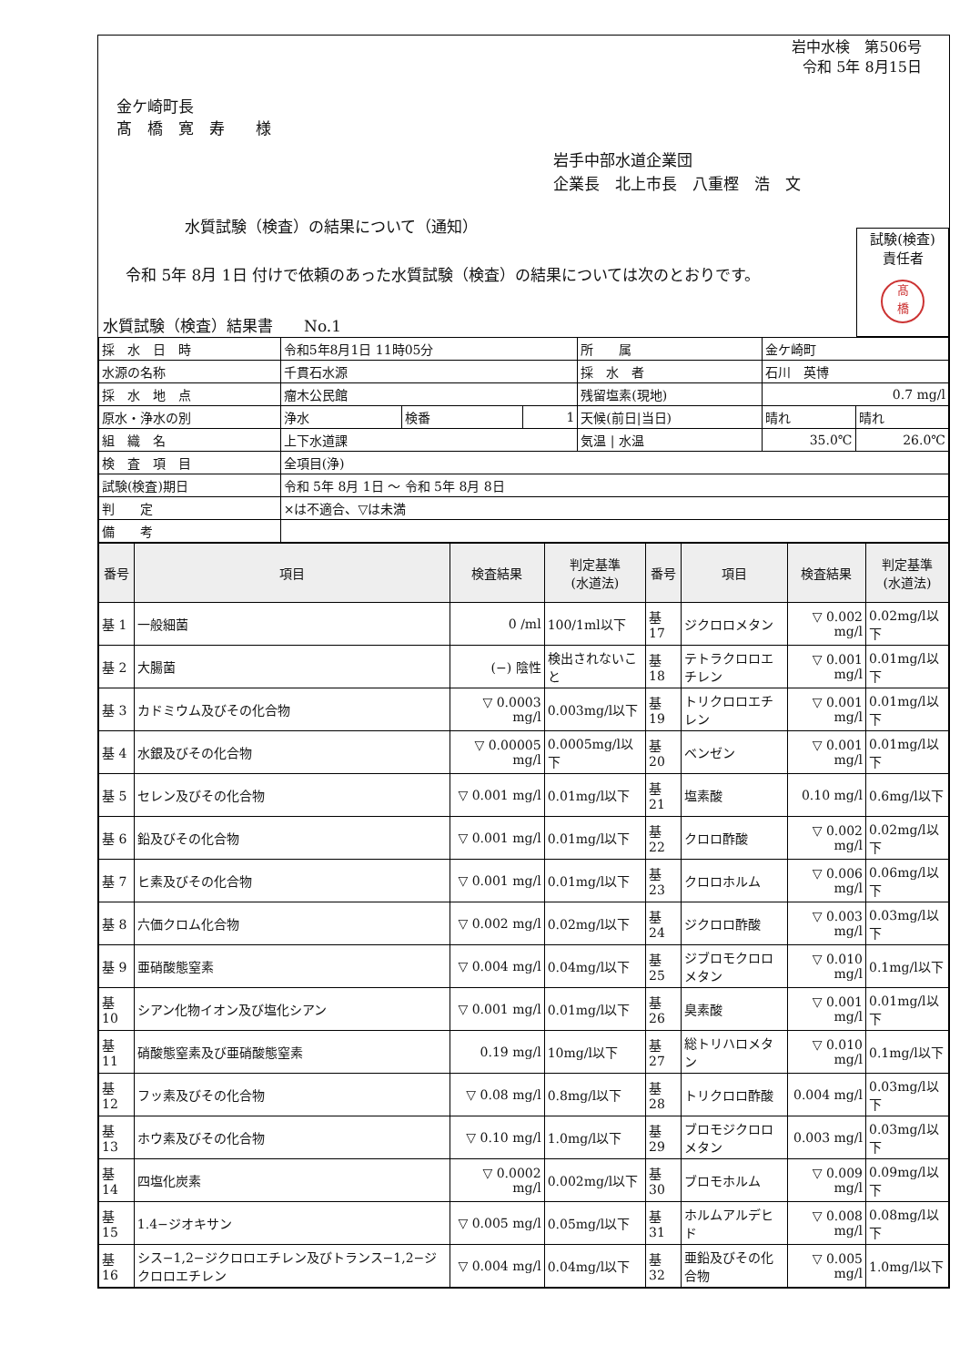岩中水検　第506号
令和 5年 8月15日
金ケ崎町長
髙　橋　寛　寿　　様
岩手中部水道企業団
企業長　北上市長　八重樫　浩　文
水質試験（検査）の結果について（通知）
試験(検査)
責任者
髙
橋
令和 5年 8月 1日 付けで依頼のあった水質試験（検査）の結果については次のとおりです。
水質試験（検査）結果書　　No.1
| 採 水 日 時 | 令和5年8月1日 11時05分 | | | 所 属 | 金ケ崎町 | |
| 水源の名称 | 千貫石水源 | | | 採 水 者 | 石川 英博 | |
| 採 水 地 点 | 瘤木公民館 | | | 残留塩素(現地) | 0.7 mg/l | |
| 原水・浄水の別 | 浄水 | 検番 | 1 | 天候(前日/当日) | 晴れ | 晴れ |
| 組 織 名 | 上下水道課 | | | 気温 / 水温 | 35.0℃ | 26.0℃ |
| 検 査 項 目 | 全項目(浄) | | | | | |
| 試験(検査)期日 | 令和 5年 8月 1日 ～ 令和 5年 8月 8日 | | | | | |
| 判 定 | ×は不適合、▽は未満 | | | | | |
| 備 考 | | | | | | |
| 番号 | 項目 | 検査結果 | 判定基準 (水道法) | 番号 | 項目 | 検査結果 | 判定基準 (水道法) |
| --- | --- | --- | --- | --- | --- | --- | --- |
| 基 1 | 一般細菌 | 0 /ml | 100/1ml以下 | 基 17 | ジクロロメタン | ▽ 0.002 mg/l | 0.02mg/l以下 |
| 基 2 | 大腸菌 | (−) 陰性 | 検出されないこと | 基 18 | テトラクロロエチレン | ▽ 0.001 mg/l | 0.01mg/l以下 |
| 基 3 | カドミウム及びその化合物 | ▽ 0.0003 mg/l | 0.003mg/l以下 | 基 19 | トリクロロエチレン | ▽ 0.001 mg/l | 0.01mg/l以下 |
| 基 4 | 水銀及びその化合物 | ▽ 0.00005 mg/l | 0.0005mg/l以下 | 基 20 | ベンゼン | ▽ 0.001 mg/l | 0.01mg/l以下 |
| 基 5 | セレン及びその化合物 | ▽ 0.001 mg/l | 0.01mg/l以下 | 基 21 | 塩素酸 | 0.10 mg/l | 0.6mg/l以下 |
| 基 6 | 鉛及びその化合物 | ▽ 0.001 mg/l | 0.01mg/l以下 | 基 22 | クロロ酢酸 | ▽ 0.002 mg/l | 0.02mg/l以下 |
| 基 7 | ヒ素及びその化合物 | ▽ 0.001 mg/l | 0.01mg/l以下 | 基 23 | クロロホルム | ▽ 0.006 mg/l | 0.06mg/l以下 |
| 基 8 | 六価クロム化合物 | ▽ 0.002 mg/l | 0.02mg/l以下 | 基 24 | ジクロロ酢酸 | ▽ 0.003 mg/l | 0.03mg/l以下 |
| 基 9 | 亜硝酸態窒素 | ▽ 0.004 mg/l | 0.04mg/l以下 | 基 25 | ジブロモクロロメタン | ▽ 0.010 mg/l | 0.1mg/l以下 |
| 基 10 | シアン化物イオン及び塩化シアン | ▽ 0.001 mg/l | 0.01mg/l以下 | 基 26 | 臭素酸 | ▽ 0.001 mg/l | 0.01mg/l以下 |
| 基 11 | 硝酸態窒素及び亜硝酸態窒素 | 0.19 mg/l | 10mg/l以下 | 基 27 | 総トリハロメタン | ▽ 0.010 mg/l | 0.1mg/l以下 |
| 基 12 | フッ素及びその化合物 | ▽ 0.08 mg/l | 0.8mg/l以下 | 基 28 | トリクロロ酢酸 | 0.004 mg/l | 0.03mg/l以下 |
| 基 13 | ホウ素及びその化合物 | ▽ 0.10 mg/l | 1.0mg/l以下 | 基 29 | ブロモジクロロメタン | 0.003 mg/l | 0.03mg/l以下 |
| 基 14 | 四塩化炭素 | ▽ 0.0002 mg/l | 0.002mg/l以下 | 基 30 | ブロモホルム | ▽ 0.009 mg/l | 0.09mg/l以下 |
| 基 15 | 1.4−ジオキサン | ▽ 0.005 mg/l | 0.05mg/l以下 | 基 31 | ホルムアルデヒド | ▽ 0.008 mg/l | 0.08mg/l以下 |
| 基 16 | シス−1,2−ジクロロエチレン及びトランス−1,2−ジクロロエチレン | ▽ 0.004 mg/l | 0.04mg/l以下 | 基 32 | 亜鉛及びその化合物 | ▽ 0.005 mg/l | 1.0mg/l以下 |